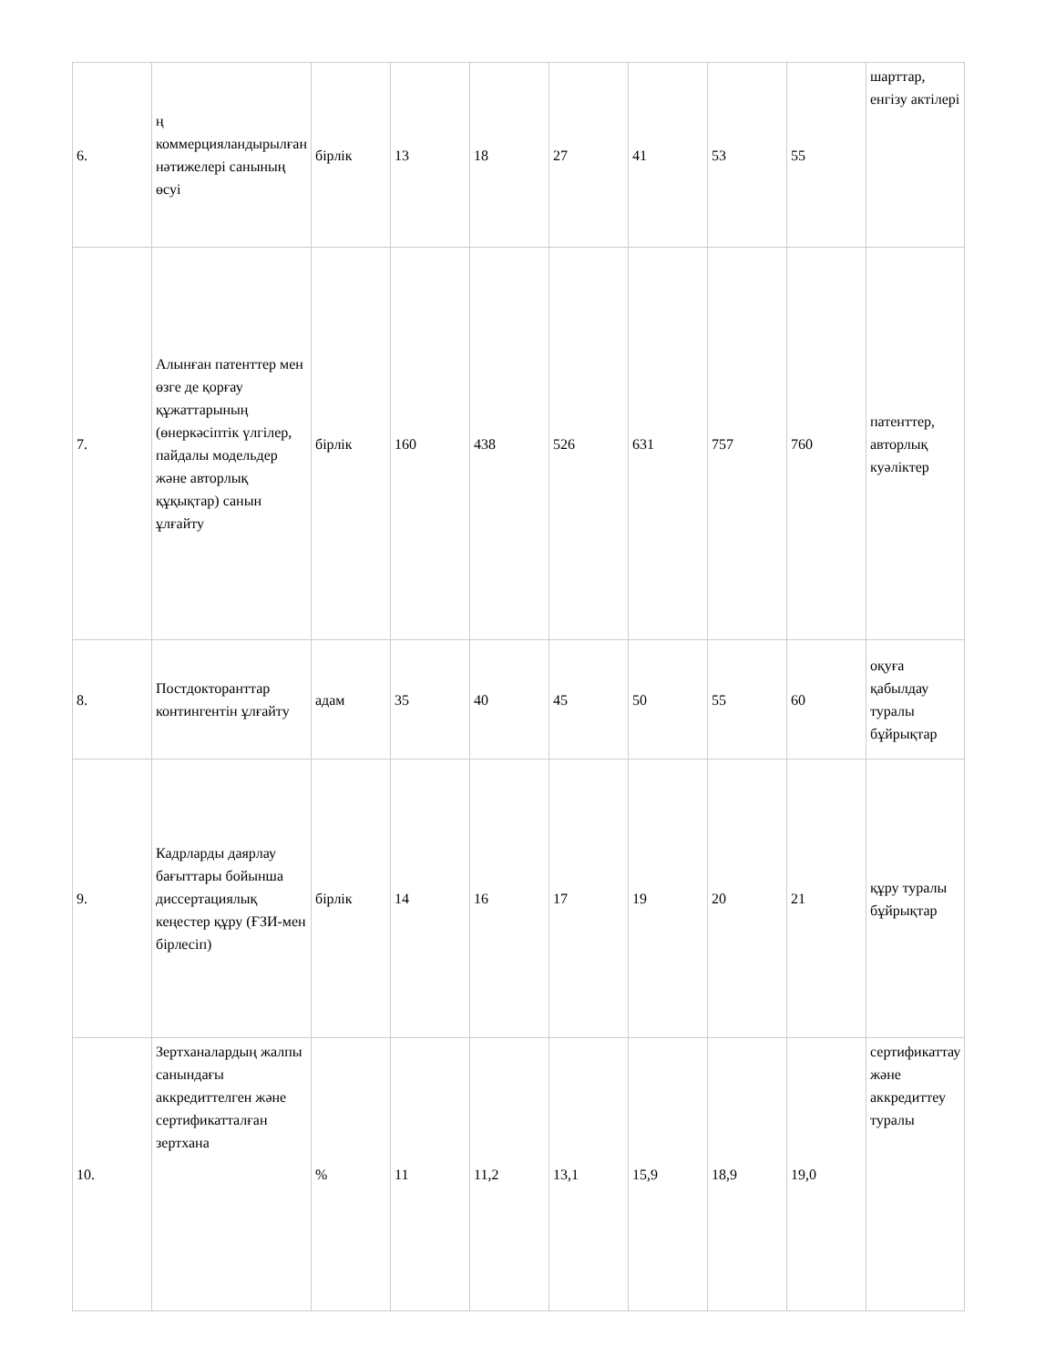| 6. | ң коммерцияландырылған нәтижелері санының өсуі | бірлік | 13 | 18 | 27 | 41 | 53 | 55 | шарттар, енгізу актілері |
| 7. | Алынған патенттер мен өзге де қорғау құжаттарының (өнеркәсіптік үлгілер, пайдалы модельдер және авторлық құқықтар) санын ұлғайту | бірлік | 160 | 438 | 526 | 631 | 757 | 760 | патенттер, авторлық куәліктер |
| 8. | Постдокторанттар контингентін ұлғайту | адам | 35 | 40 | 45 | 50 | 55 | 60 | оқуға қабылдау туралы бұйрықтар |
| 9. | Кадрларды даярлау бағыттары бойынша диссертациялық кеңестер құру (ҒЗИ-мен бірлесіп) | бірлік | 14 | 16 | 17 | 19 | 20 | 21 | құру туралы бұйрықтар |
| 10. | Зертханалардың жалпы санындағы аккредиттелген және сертификатталған зертхана | % | 11 | 11,2 | 13,1 | 15,9 | 18,9 | 19,0 | сертификаттау және аккредиттеу туралы |